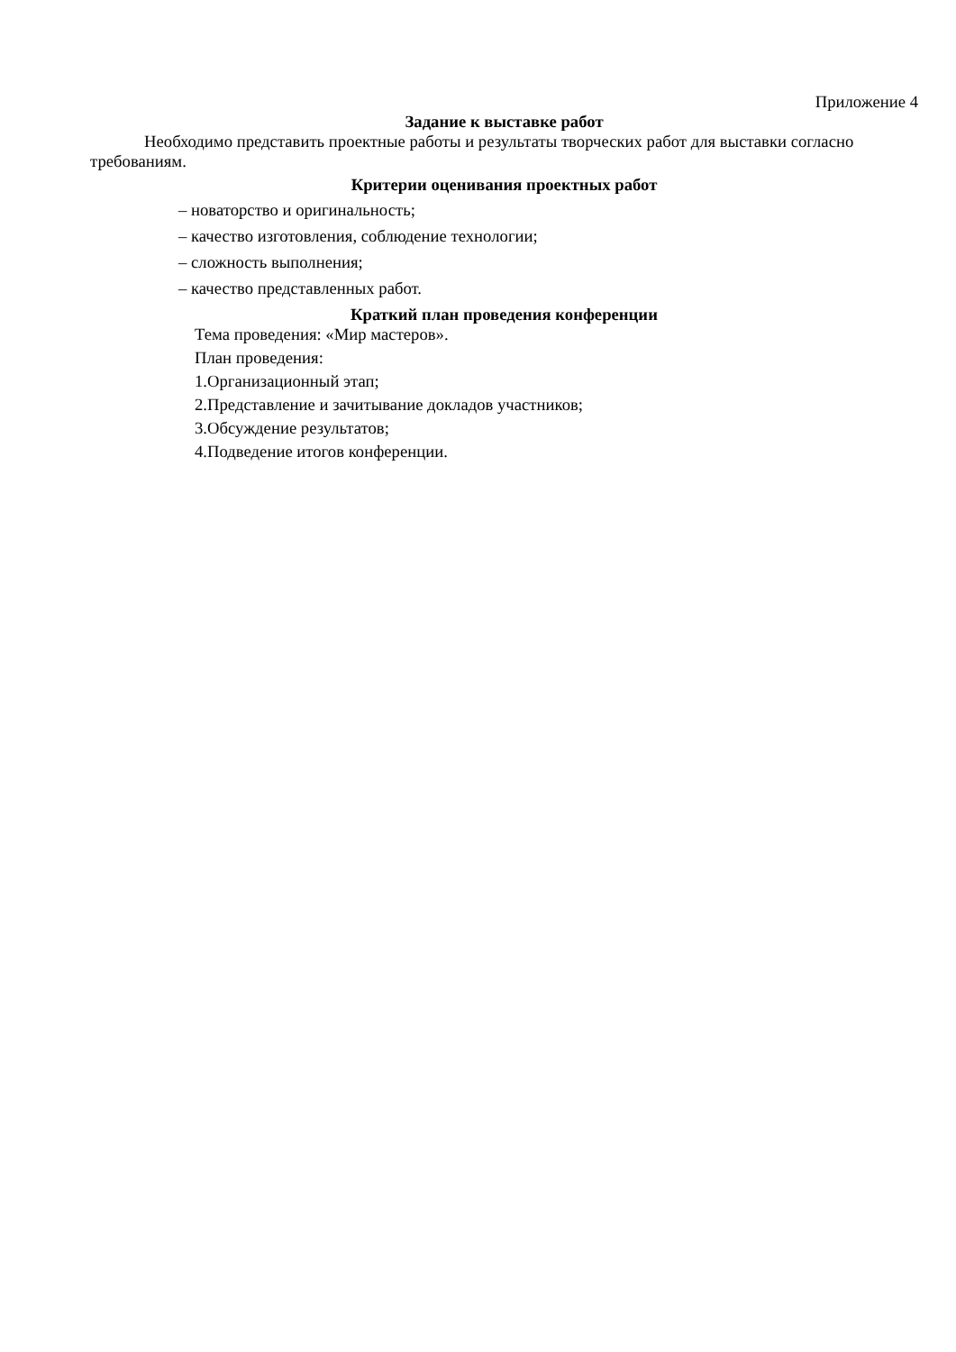Приложение 4
Задание к выставке работ
Необходимо представить проектные работы и результаты творческих работ для выставки согласно требованиям.
Критерии оценивания проектных работ
– новаторство и оригинальность;
– качество изготовления, соблюдение технологии;
– сложность выполнения;
– качество представленных работ.
Краткий план проведения конференции
Тема проведения: «Мир мастеров».
План проведения:
1.Организационный этап;
2.Представление и зачитывание докладов участников;
3.Обсуждение результатов;
4.Подведение итогов конференции.